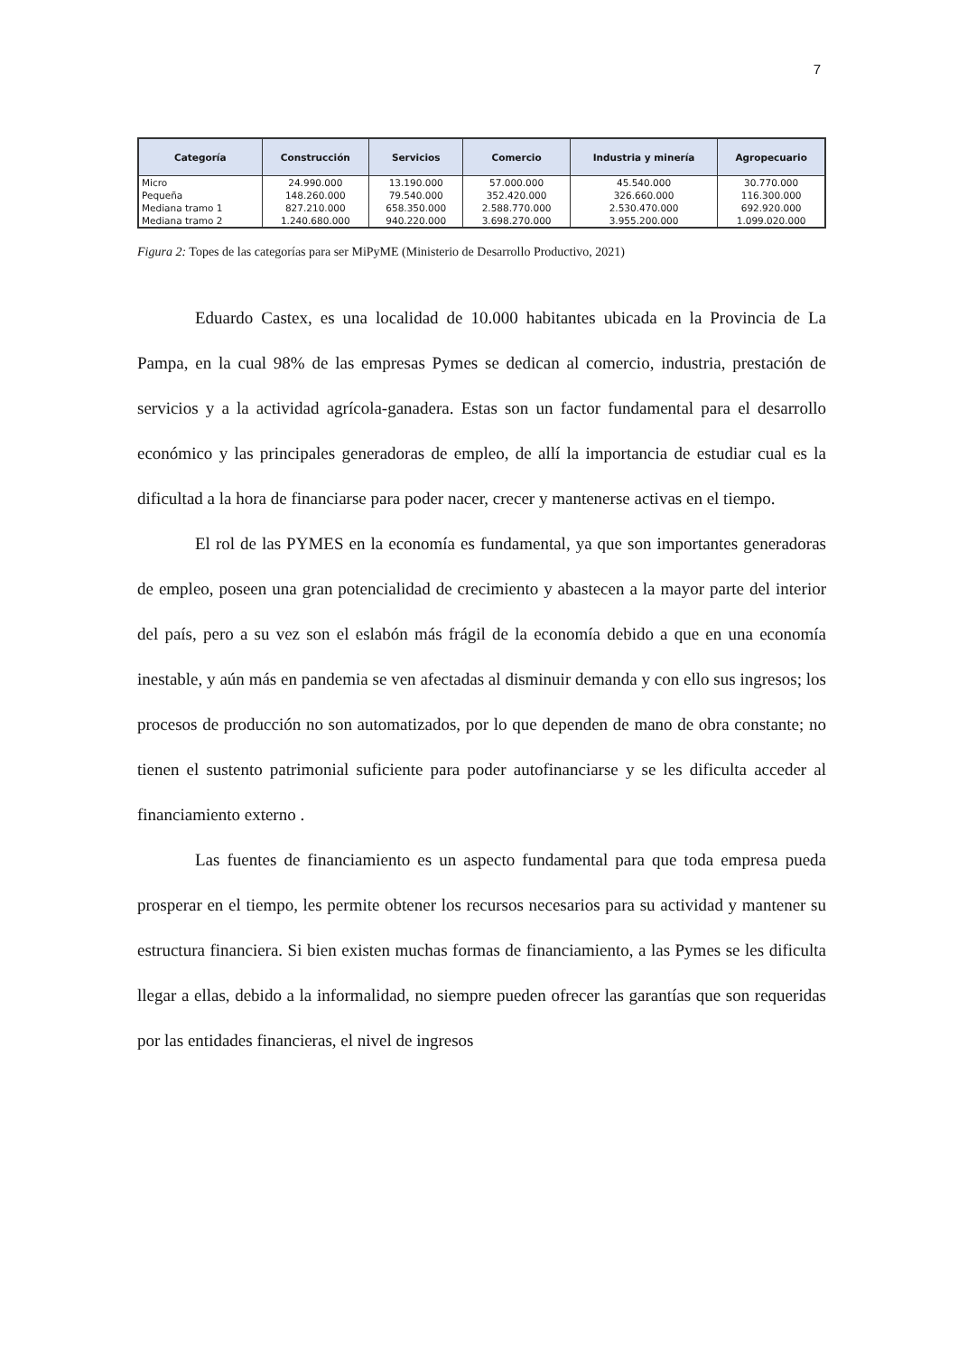7
| Categoría | Construcción | Servicios | Comercio | Industria y minería | Agropecuario |
| --- | --- | --- | --- | --- | --- |
| Micro | 24.990.000 | 13.190.000 | 57.000.000 | 45.540.000 | 30.770.000 |
| Pequeña | 148.260.000 | 79.540.000 | 352.420.000 | 326.660.000 | 116.300.000 |
| Mediana tramo 1 | 827.210.000 | 658.350.000 | 2.588.770.000 | 2.530.470.000 | 692.920.000 |
| Mediana tramo 2 | 1.240.680.000 | 940.220.000 | 3.698.270.000 | 3.955.200.000 | 1.099.020.000 |
Figura 2: Topes de las categorías para ser MiPyME (Ministerio de Desarrollo Productivo, 2021)
Eduardo Castex, es una localidad de 10.000 habitantes ubicada en la Provincia de La Pampa, en la cual 98% de las empresas Pymes se dedican al comercio, industria, prestación de servicios y a la actividad agrícola-ganadera. Estas son un factor fundamental para el desarrollo económico y las principales generadoras de empleo, de allí la importancia de estudiar cual es la dificultad a la hora de financiarse para poder nacer, crecer y mantenerse activas en el tiempo.
El rol de las PYMES en la economía es fundamental, ya que son importantes generadoras de empleo, poseen una gran potencialidad de crecimiento y abastecen a la mayor parte del interior del país, pero a su vez son el eslabón más frágil de la economía debido a que en una economía inestable, y aún más en pandemia se ven afectadas al disminuir demanda y con ello sus ingresos; los procesos de producción no son automatizados, por lo que dependen de mano de obra constante; no tienen el sustento patrimonial suficiente para poder autofinanciarse y se les dificulta acceder al financiamiento externo .
Las fuentes de financiamiento es un aspecto fundamental para que toda empresa pueda prosperar en el tiempo, les permite obtener los recursos necesarios para su actividad y mantener su estructura financiera. Si bien existen muchas formas de financiamiento, a las Pymes se les dificulta llegar a ellas, debido a la informalidad, no siempre pueden ofrecer las garantías que son requeridas por las entidades financieras, el nivel de ingresos